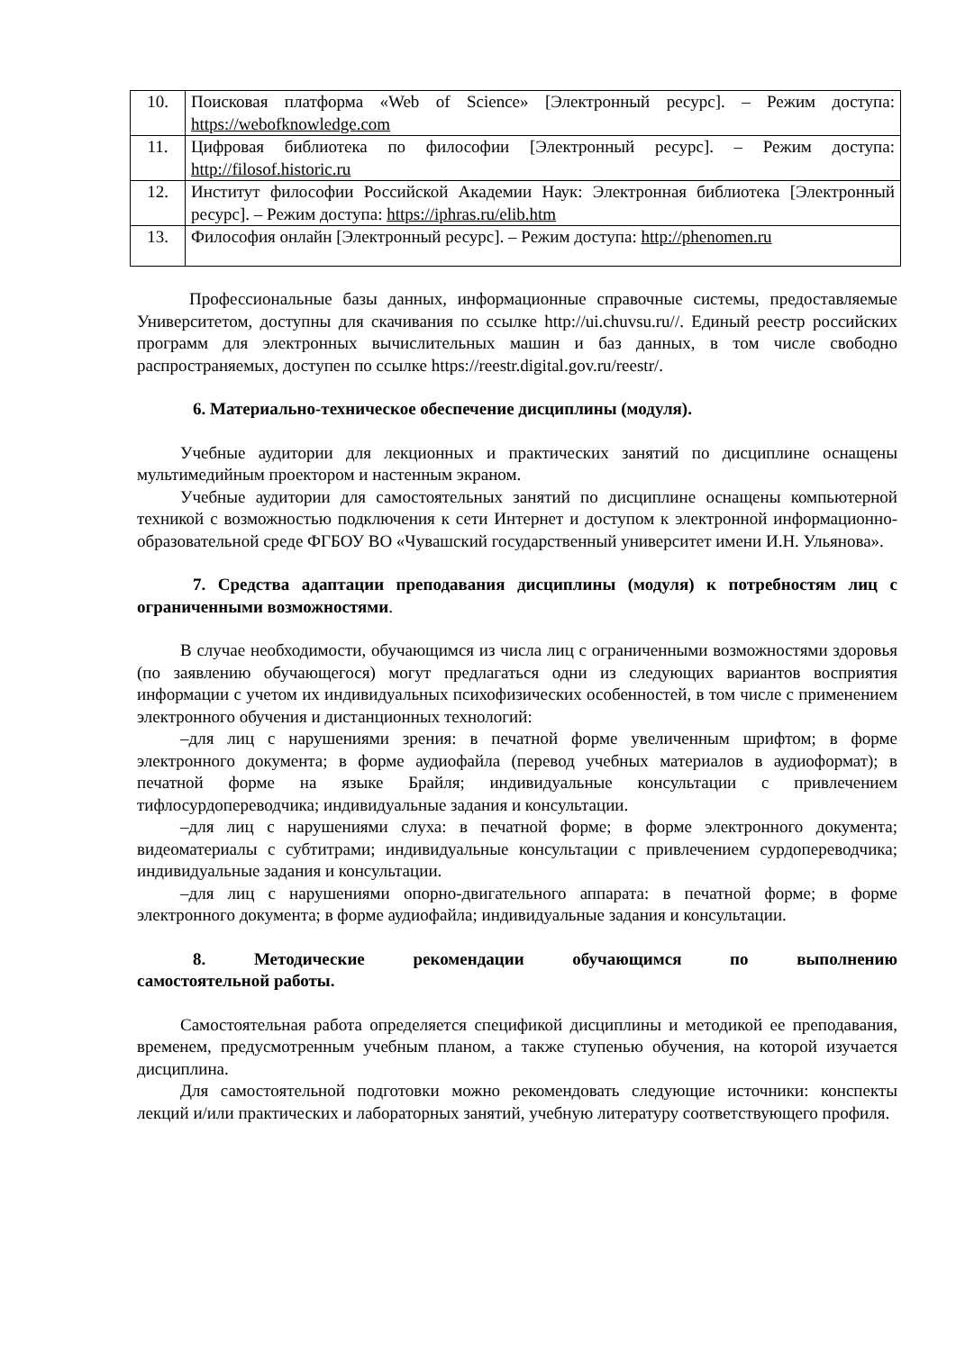| 10. | Поисковая платформа «Web of Science» [Электронный ресурс]. – Режим доступа: https://webofknowledge.com |
| 11. | Цифровая библиотека по философии [Электронный ресурс]. – Режим доступа: http://filosof.historic.ru |
| 12. | Институт философии Российской Академии Наук: Электронная библиотека [Электронный ресурс]. – Режим доступа: https://iphras.ru/elib.htm |
| 13. | Философия онлайн [Электронный ресурс]. – Режим доступа: http://phenomen.ru |
Профессиональные базы данных, информационные справочные системы, предоставляемые Университетом, доступны для скачивания по ссылке http://ui.chuvsu.ru//. Единый реестр российских программ для электронных вычислительных машин и баз данных, в том числе свободно распространяемых, доступен по ссылке https://reestr.digital.gov.ru/reestr/.
6. Материально-техническое обеспечение дисциплины (модуля).
Учебные аудитории для лекционных и практических занятий по дисциплине оснащены мультимедийным проектором и настенным экраном.
Учебные аудитории для самостоятельных занятий по дисциплине оснащены компьютерной техникой с возможностью подключения к сети Интернет и доступом к электронной информационно-образовательной среде ФГБОУ ВО «Чувашский государственный университет имени И.Н. Ульянова».
7. Средства адаптации преподавания дисциплины (модуля) к потребностям лиц с ограниченными возможностями.
В случае необходимости, обучающимся из числа лиц с ограниченными возможностями здоровья (по заявлению обучающегося) могут предлагаться одни из следующих вариантов восприятия информации с учетом их индивидуальных психофизических особенностей, в том числе с применением электронного обучения и дистанционных технологий:
–для лиц с нарушениями зрения: в печатной форме увеличенным шрифтом; в форме электронного документа; в форме аудиофайла (перевод учебных материалов в аудиоформат); в печатной форме на языке Брайля; индивидуальные консультации с привлечением тифлосурдопереводчика; индивидуальные задания и консультации.
–для лиц с нарушениями слуха: в печатной форме; в форме электронного документа; видеоматериалы с субтитрами; индивидуальные консультации с привлечением сурдопереводчика; индивидуальные задания и консультации.
–для лиц с нарушениями опорно-двигательного аппарата: в печатной форме; в форме электронного документа; в форме аудиофайла; индивидуальные задания и консультации.
8. Методические рекомендации обучающимся по выполнению самостоятельной работы.
Самостоятельная работа определяется спецификой дисциплины и методикой ее преподавания, временем, предусмотренным учебным планом, а также ступенью обучения, на которой изучается дисциплина.
Для самостоятельной подготовки можно рекомендовать следующие источники: конспекты лекций и/или практических и лабораторных занятий, учебную литературу соответствующего профиля.